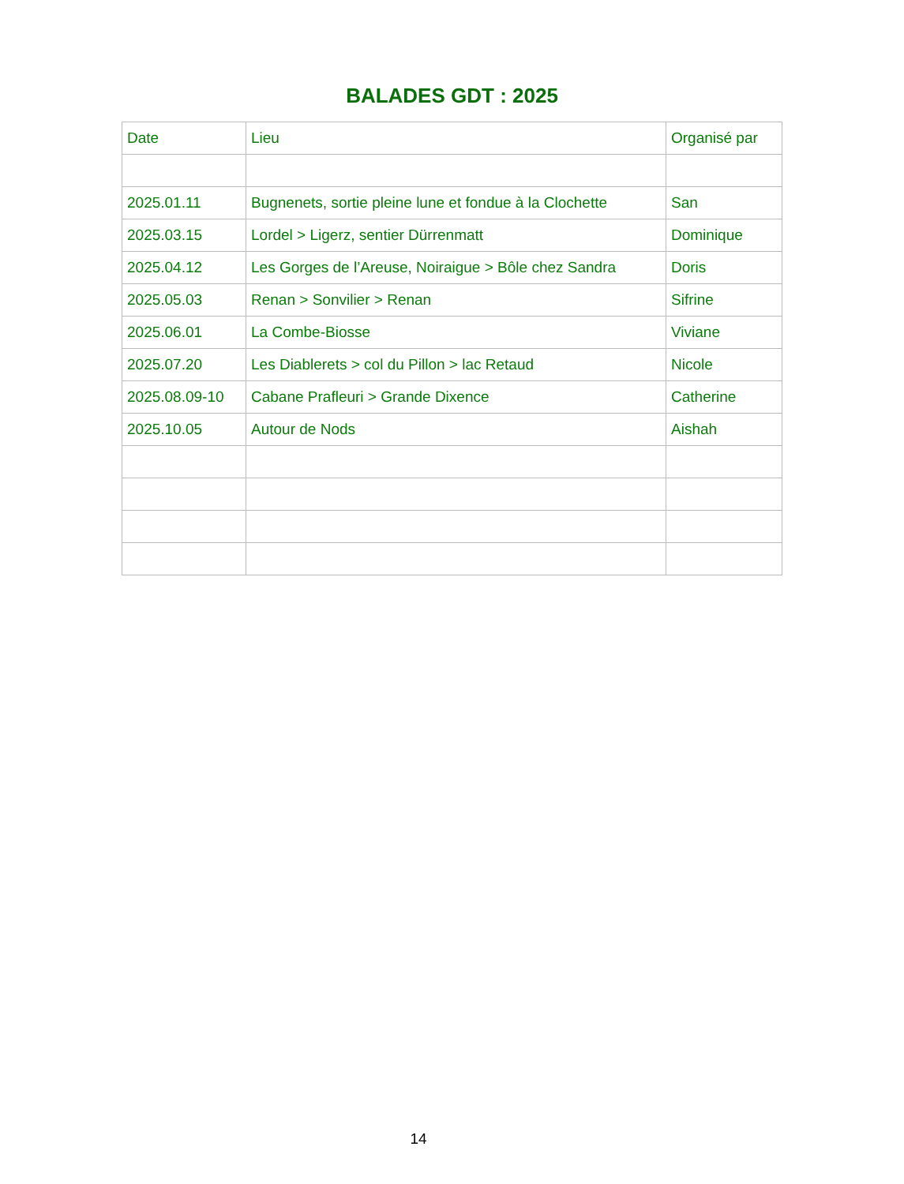BALADES GDT : 2025
| Date | Lieu | Organisé par |
| --- | --- | --- |
| 2025.01.11 | Bugnenets, sortie pleine lune et fondue à la Clochette | San |
| 2025.03.15 | Lordel > Ligerz, sentier Dürrenmatt | Dominique |
| 2025.04.12 | Les Gorges de l’Areuse, Noiraigue > Bôle chez Sandra | Doris |
| 2025.05.03 | Renan > Sonvilier > Renan | Sifrine |
| 2025.06.01 | La Combe-Biosse | Viviane |
| 2025.07.20 | Les Diablerets > col du Pillon > lac Retaud | Nicole |
| 2025.08.09-10 | Cabane Prafleuri > Grande Dixence | Catherine |
| 2025.10.05 | Autour de Nods | Aishah |
14